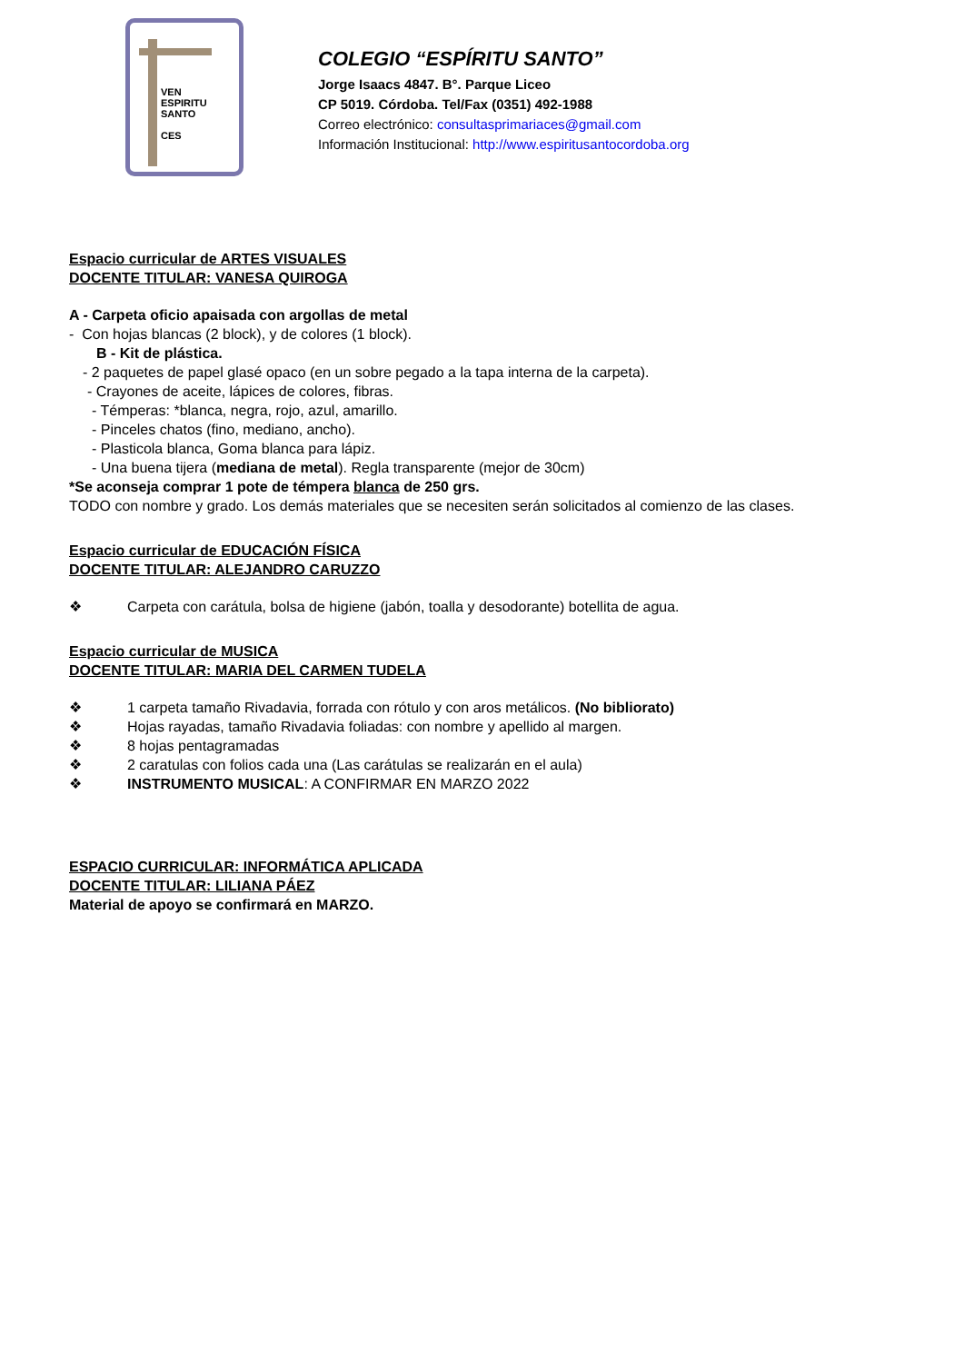VEN
ESPIRITU
SANTO
CES
COLEGIO “ESPÍRITU SANTO”
Jorge Isaacs 4847. B°. Parque Liceo
CP 5019. Córdoba. Tel/Fax (0351) 492-1988
Correo electrónico: consultasprimariaces@gmail.com
Información Institucional: http://www.espiritusantocordoba.org
Espacio curricular de ARTES VISUALES
DOCENTE TITULAR: VANESA QUIROGA
A - Carpeta oficio apaisada con argollas de metal
- Con hojas blancas (2 block), y de colores (1 block).
B - Kit de plástica.
- 2 paquetes de papel glasé opaco (en un sobre pegado a la tapa interna de la carpeta).
- Crayones de aceite, lápices de colores, fibras.
- Témperas: *blanca, negra, rojo, azul, amarillo.
- Pinceles chatos (fino, mediano, ancho).
- Plasticola blanca, Goma blanca para lápiz.
- Una buena tijera (mediana de metal). Regla transparente (mejor de 30cm)
*Se aconseja comprar 1 pote de témpera blanca de 250 grs.
TODO con nombre y grado. Los demás materiales que se necesiten serán solicitados al comienzo de las clases.
Espacio curricular de EDUCACIÓN FÍSICA
DOCENTE TITULAR: ALEJANDRO CARUZZO
❖ Carpeta con carátula, bolsa de higiene (jabón, toalla y desodorante) botellita de agua.
Espacio curricular de MUSICA
DOCENTE TITULAR: MARIA DEL CARMEN TUDELA
❖ 1 carpeta tamaño Rivadavia, forrada con rótulo y con aros metálicos. (No biblioratо)
❖ Hojas rayadas, tamaño Rivadavia foliadas: con nombre y apellido al margen.
❖ 8 hojas pentagramadas
❖ 2 caratulas con folios cada una (Las carátulas se realizarán en el aula)
❖ INSTRUMENTO MUSICAL: A CONFIRMAR EN MARZO 2022
ESPACIO CURRICULAR: INFORMÁTICA APLICADA
DOCENTE TITULAR: LILIANA PÁEZ
Material de apoyo se confirmará en MARZO.